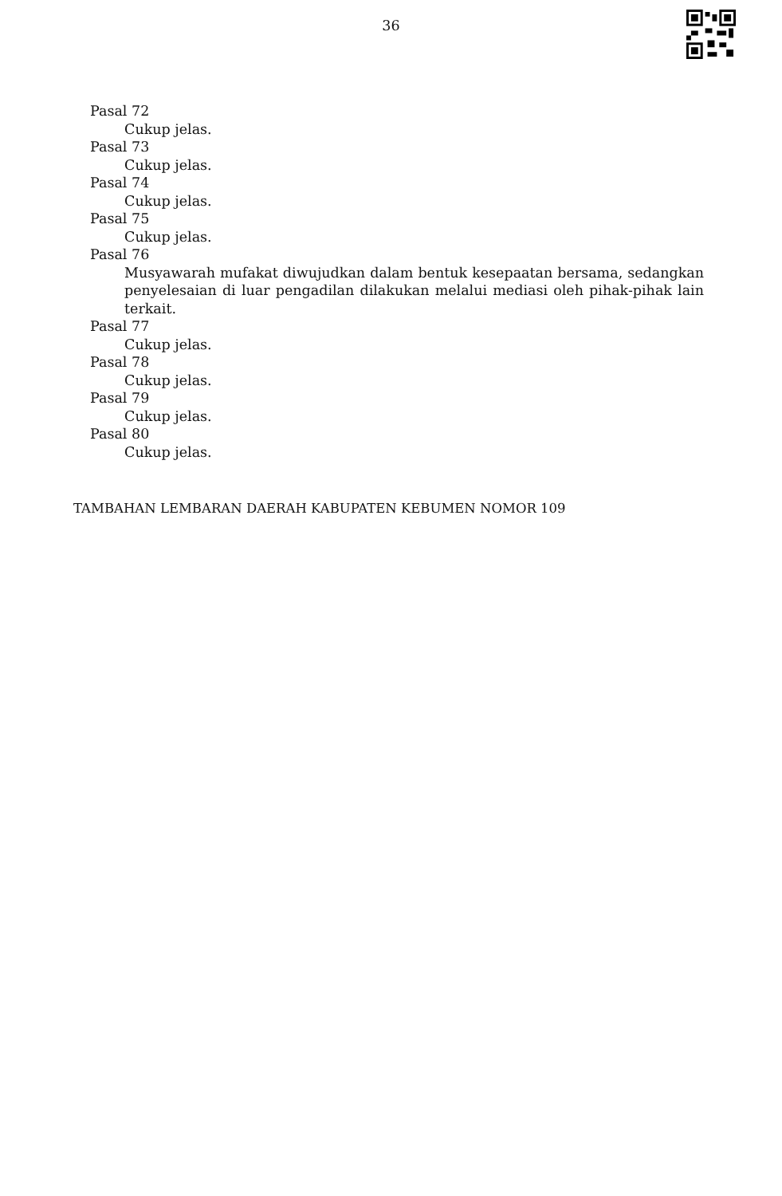36
Pasal 72
Cukup jelas.
Pasal 73
Cukup jelas.
Pasal 74
Cukup jelas.
Pasal 75
Cukup jelas.
Pasal 76
Musyawarah mufakat diwujudkan dalam bentuk kesepaatan bersama, sedangkan penyelesaian di luar pengadilan dilakukan melalui mediasi oleh pihak-pihak lain terkait.
Pasal 77
Cukup jelas.
Pasal 78
Cukup jelas.
Pasal 79
Cukup jelas.
Pasal 80
Cukup jelas.
TAMBAHAN LEMBARAN DAERAH KABUPATEN KEBUMEN NOMOR 109